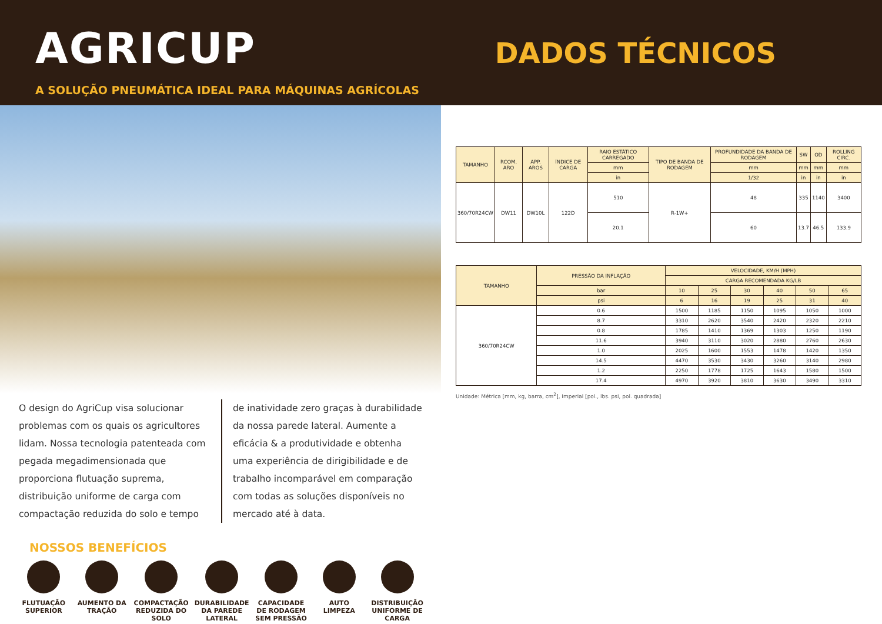AGRICUP
A SOLUÇÃO PNEUMÁTICA IDEAL PARA MÁQUINAS AGRÍCOLAS
DADOS TÉCNICOS
O design do AgriCup visa solucionar problemas com os quais os agricultores lidam. Nossa tecnologia patenteada com pegada megadimensionada que proporciona flutuação suprema, distribuição uniforme de carga com compactação reduzida do solo e tempo
de inatividade zero graças à durabilidade da nossa parede lateral. Aumente a eficácia & a produtividade e obtenha uma experiência de dirigibilidade e de trabalho incomparável em comparação com todas as soluções disponíveis no mercado até à data.
NOSSOS BENEFÍCIOS
FLUTUAÇÃO SUPERIOR
AUMENTO DA TRAÇÃO
COMPACTAÇÃO REDUZIDA DO SOLO
DURABILIDADE DA PAREDE LATERAL
CAPACIDADE DE RODAGEM SEM PRESSÃO
AUTO LIMPEZA DISTRIBUIÇÃO UNIFORME DE CARGA
| TAMANHO | RCOM. ARO | APP. AROS | ÍNDICE DE CARGA | RAIO ESTÁTICO CARREGADO | TIPO DE BANDA DE RODAGEM | PROFUNDIDADE DA BANDA DE RODAGEM | SW | OD | ROLLING CIRC. |
| --- | --- | --- | --- | --- | --- | --- | --- | --- | --- |
| | | | | mm | | mm | mm | mm | mm |
| | | | | in | | 1/32 | in | in | in |
| 360/70R24CW | DW11 | DW10L | 122D | 510 | R-1W+ | 48 | 335 | 1140 | 3400 |
| | | | | 20.1 | | 60 | 13.7 | 46.5 | 133.9 |
| TAMANHO | PRESSÃO DA INFLAÇÃO | VELOCIDADE, KM/H (MPH) | | | | | |
| --- | --- | --- | --- | --- | --- | --- | --- |
| | | CARGA RECOMENDADA KG/LB | | | | | |
| | bar | 10 | 25 | 30 | 40 | 50 | 65 |
| | psi | 6 | 16 | 19 | 25 | 31 | 40 |
| 360/70R24CW | 0.6 | 1500 | 1185 | 1150 | 1095 | 1050 | 1000 |
| | 8.7 | 3310 | 2620 | 3540 | 2420 | 2320 | 2210 |
| | 0.8 | 1785 | 1410 | 1369 | 1303 | 1250 | 1190 |
| | 11.6 | 3940 | 3110 | 3020 | 2880 | 2760 | 2630 |
| | 1.0 | 2025 | 1600 | 1553 | 1478 | 1420 | 1350 |
| | 14.5 | 4470 | 3530 | 3430 | 3260 | 3140 | 2980 |
| | 1.2 | 2250 | 1778 | 1725 | 1643 | 1580 | 1500 |
| | 17.4 | 4970 | 3920 | 3810 | 3630 | 3490 | 3310 |
Unidade: Métrica [mm, kg, barra, cm<sup>2</sup>], Imperial [pol., lbs. psi, pol. quadrada]